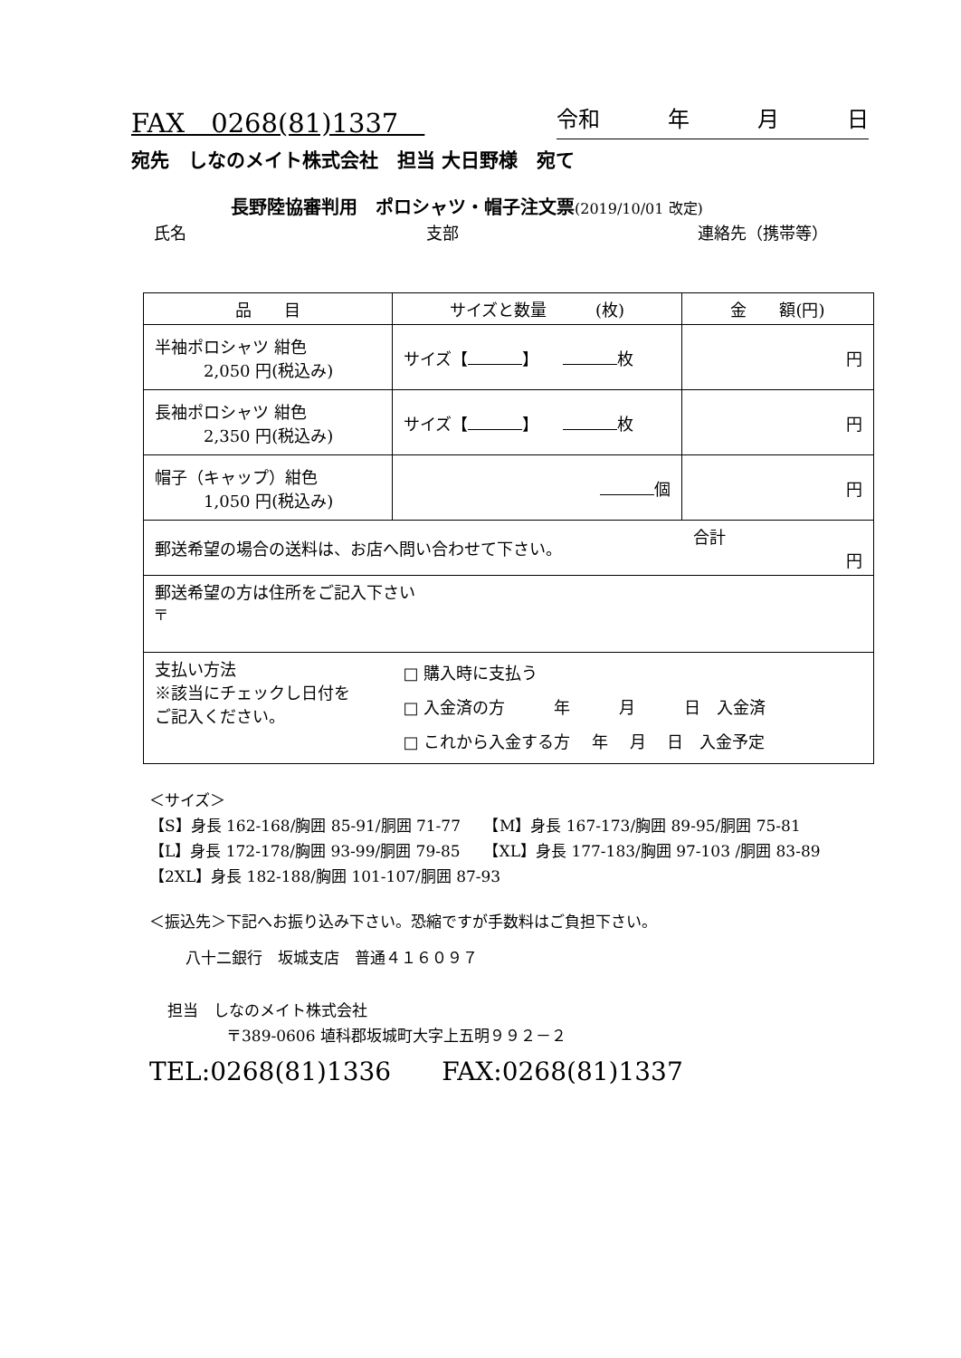FAX　0268(81)1337　令和 年 月 日
宛先　しなのメイト株式会社　担当 大日野様　宛て
長野陸協審判用　ポロシャツ・帽子注文票(2019/10/01 改定)
氏名 支部 連絡先（携帯等）
| 品 目 | サイズと数量 (枚) | 金 額(円) |
| --- | --- | --- |
| 半袖ポロシャツ 紺色 2,050 円(税込み) | サイズ【 】 枚 | 円 |
| 長袖ポロシャツ 紺色 2,350 円(税込み) | サイズ【 】 枚 | 円 |
| 帽子（キャップ）紺色 1,050 円(税込み) | 個 | 円 |
| 郵送希望の場合の送料は、お店へ問い合わせて下さい。 | | 合計 円 |
| 郵送希望の方は住所をご記入下さい 〒 | | |
| 支払い方法 ※該当にチェックし日付を ご記入ください。 | □ 購入時に支払う □ 入金済の方 年 月 日 入金済 □ これから入金する方 年 月 日 入金予定 | |
＜サイズ＞
【S】身長 162-168/胸囲 85-91/胴囲 71-77　　【M】身長 167-173/胸囲 89-95/胴囲 75-81
【L】身長 172-178/胸囲 93-99/胴囲 79-85　　【XL】身長 177-183/胸囲 97-103 /胴囲 83-89
【2XL】身長 182-188/胸囲 101-107/胴囲 87-93
＜振込先＞下記へお振り込み下さい。恐縮ですが手数料はご負担下さい。
八十二銀行　坂城支店　普通４１６０９７
担当　しなのメイト株式会社
〒389-0606 埴科郡坂城町大字上五明９９２－２
TEL:0268(81)1336　　FAX:0268(81)1337